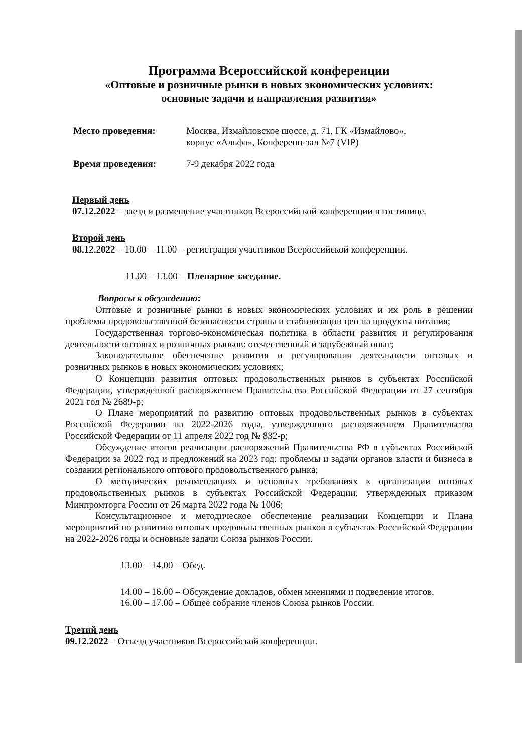Программа Всероссийской конференции
«Оптовые и розничные рынки в новых экономических условиях:
основные задачи и направления развития»
Место проведения: Москва, Измайловское шоссе, д. 71, ГК «Измайлово»,
корпус «Альфа», Конференц-зал №7 (VIP)
Время проведения: 7-9 декабря 2022 года
Первый день
07.12.2022 – заезд и размещение участников Всероссийской конференции в гостинице.
Второй день
08.12.2022 – 10.00 – 11.00 – регистрация участников Всероссийской конференции.
11.00 – 13.00 – Пленарное заседание.
Вопросы к обсуждению:
Оптовые и розничные рынки в новых экономических условиях и их роль в решении проблемы продовольственной безопасности страны и стабилизации цен на продукты питания;
Государственная торгово-экономическая политика в области развития и регулирования деятельности оптовых и розничных рынков: отечественный и зарубежный опыт;
Законодательное обеспечение развития и регулирования деятельности оптовых и розничных рынков в новых экономических условиях;
О Концепции развития оптовых продовольственных рынков в субъектах Российской Федерации, утвержденной распоряжением Правительства Российской Федерации от 27 сентября 2021 год № 2689-р;
О Плане мероприятий по развитию оптовых продовольственных рынков в субъектах Российской Федерации на 2022-2026 годы, утвержденного распоряжением Правительства Российской Федерации от 11 апреля 2022 год № 832-р;
Обсуждение итогов реализации распоряжений Правительства РФ в субъектах Российской Федерации за 2022 год и предложений на 2023 год: проблемы и задачи органов власти и бизнеса в создании регионального оптового продовольственного рынка;
О методических рекомендациях и основных требованиях к организации оптовых продовольственных рынков в субъектах Российской Федерации, утвержденных приказом Минпромторга России от 26 марта 2022 года № 1006;
Консультационное и методическое обеспечение реализации Концепции и Плана мероприятий по развитию оптовых продовольственных рынков в субъектах Российской Федерации на 2022-2026 годы и основные задачи Союза рынков России.
13.00 – 14.00 – Обед.
14.00 – 16.00 – Обсуждение докладов, обмен мнениями и подведение итогов.
16.00 – 17.00 – Общее собрание членов Союза рынков России.
Третий день
09.12.2022 – Отъезд участников Всероссийской конференции.